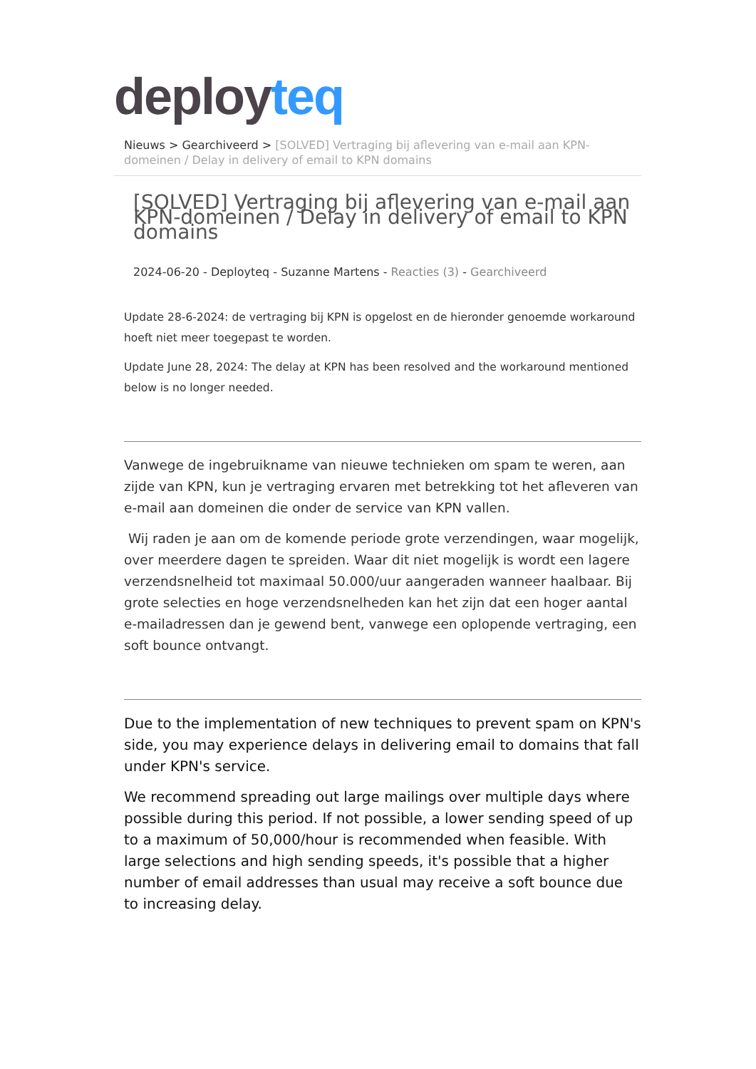deployteq
Nieuws > Gearchiveerd > [SOLVED] Vertraging bij aflevering van e-mail aan KPN-domeinen / Delay in delivery of email to KPN domains
[SOLVED] Vertraging bij aflevering van e-mail aan KPN-domeinen / Delay in delivery of email to KPN domains
2024-06-20 - Deployteq - Suzanne Martens - Reacties (3) - Gearchiveerd
Update 28-6-2024: de vertraging bij KPN is opgelost en de hieronder genoemde workaround hoeft niet meer toegepast te worden.
Update June 28, 2024: The delay at KPN has been resolved and the workaround mentioned below is no longer needed.
Vanwege de ingebruikname van nieuwe technieken om spam te weren, aan zijde van KPN, kun je vertraging ervaren met betrekking tot het afleveren van e-mail aan domeinen die onder de service van KPN vallen.
Wij raden je aan om de komende periode grote verzendingen, waar mogelijk, over meerdere dagen te spreiden. Waar dit niet mogelijk is wordt een lagere verzendsnelheid tot maximaal 50.000/uur aangeraden wanneer haalbaar. Bij grote selecties en hoge verzendsnelheden kan het zijn dat een hoger aantal e-mailadressen dan je gewend bent, vanwege een oplopende vertraging, een soft bounce ontvangt.
Due to the implementation of new techniques to prevent spam on KPN's side, you may experience delays in delivering email to domains that fall under KPN's service.
We recommend spreading out large mailings over multiple days where possible during this period. If not possible, a lower sending speed of up to a maximum of 50,000/hour is recommended when feasible. With large selections and high sending speeds, it's possible that a higher number of email addresses than usual may receive a soft bounce due to increasing delay.